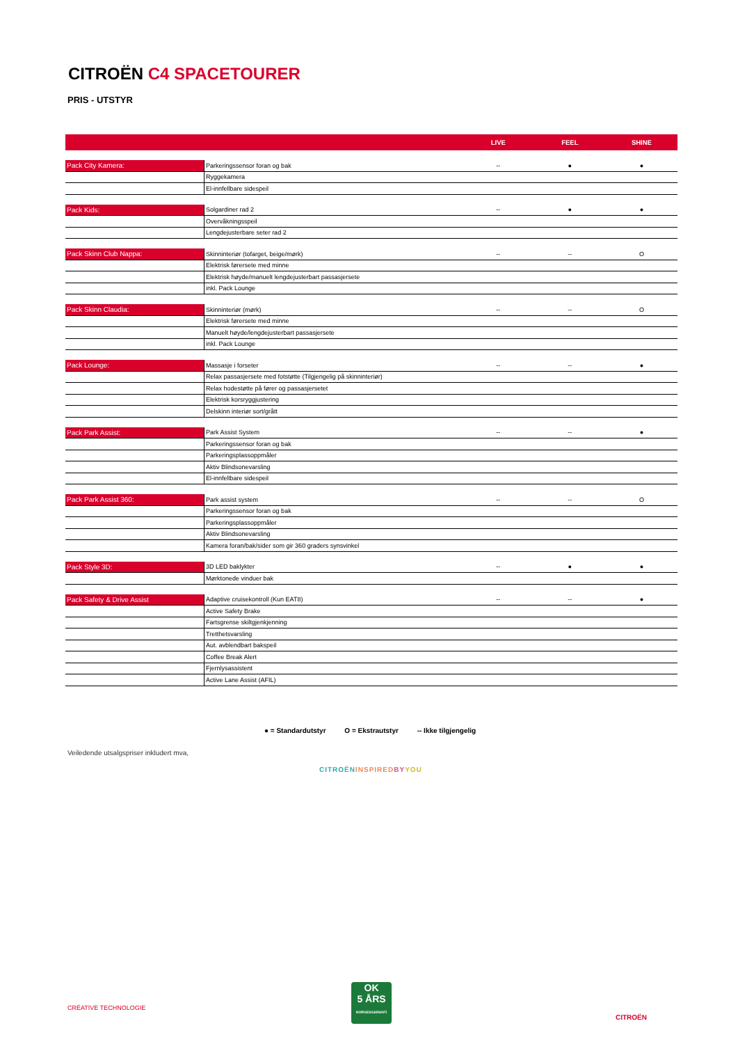CITROËN C4 SPACETOURER
PRIS - UTSTYR
| | | LIVE | FEEL | SHINE |
| --- | --- | --- | --- | --- |
| Pack City Kamera: | Parkeringssensor foran og bak | -- | ● | ● |
| | Ryggekamera | | | |
| | El-innfellbare sidespeil | | | |
| Pack Kids: | Solgardiner rad 2 | -- | ● | ● |
| | Overvåkningsspeil | | | |
| | Lengdejusterbare seter rad 2 | | | |
| Pack Skinn Club Nappa: | Skinninteriør (tofarget, beige/mørk) | -- | -- | O |
| | Elektrisk førersete med minne | | | |
| | Elektrisk høyde/manuelt lengdejusterbart passasjersete | | | |
| | inkl. Pack Lounge | | | |
| Pack Skinn Claudia: | Skinninteriør (mørk) | -- | -- | O |
| | Elektrisk førersete med minne | | | |
| | Manuelt høyde/lengdejusterbart passasjersete | | | |
| | inkl. Pack Lounge | | | |
| Pack Lounge: | Massasje i forseter | -- | -- | ● |
| | Relax passasjersete med fotstøtte (Tilgjengelig på skinninteriør) | | | |
| | Relax hodestøtte på fører og passasjersetet | | | |
| | Elektrisk korsryggjustering | | | |
| | Delskinn interiør sort/grått | | | |
| Pack Park Assist: | Park Assist System | -- | -- | ● |
| | Parkeringssensor foran og bak | | | |
| | Parkeringsplassoppmåler | | | |
| | Aktiv Blindsonevarsling | | | |
| | El-innfellbare sidespeil | | | |
| Pack Park Assist 360: | Park assist system | -- | -- | O |
| | Parkeringssensor foran og bak | | | |
| | Parkeringsplassoppmåler | | | |
| | Aktiv Blindsonevarsling | | | |
| | Kamera foran/bak/sider som gir 360 graders synsvinkel | | | |
| Pack Style 3D: | 3D LED baklykter | -- | ● | ● |
| | Mørktonede vinduer bak | | | |
| Pack Safety & Drive Assist | Adaptive cruisekontroll (Kun EAT8) | -- | -- | ● |
| | Active Safety Brake | | | |
| | Fartsgrense skiltgjenkjenning | | | |
| | Tretthetsvarsling | | | |
| | Aut. avblendbart bakspeil | | | |
| | Coffee Break Alert | | | |
| | Fjernlysassistent | | | |
| | Active Lane Assist (AFIL) | | | |
● = Standardutstyr O = Ekstrautstyr -- Ikke tilgjengelig
Veiledende utsalgspriser inkludert mva,
CITROËNINSPIRED BY YOU
CRÉATIVE TECHNOLOGIE
OK
5 ÅRS
NORGESGARANTI
CITROËN